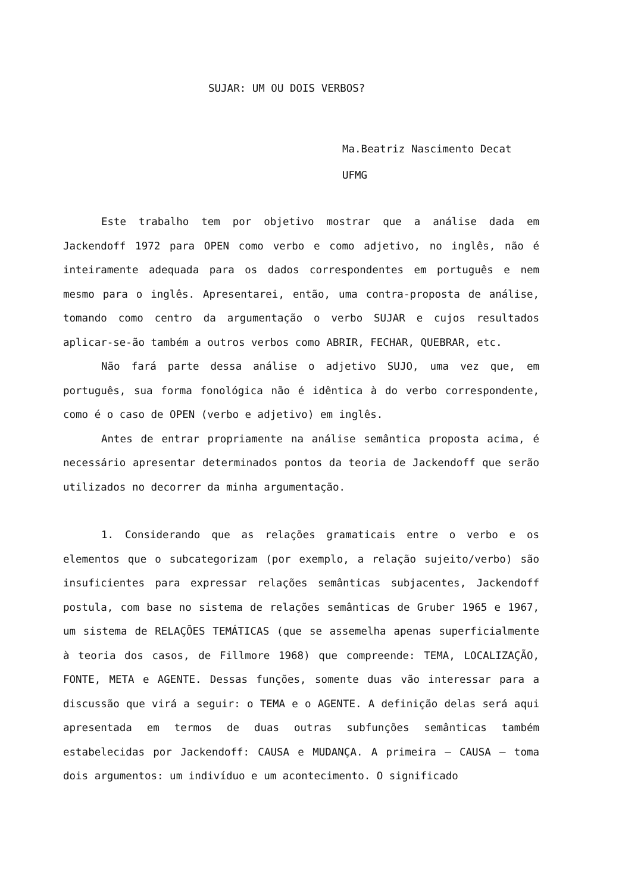SUJAR: UM OU DOIS VERBOS?
Ma.Beatriz Nascimento Decat
UFMG
Este trabalho tem por objetivo mostrar que a análise dada em Jackendoff 1972 para OPEN como verbo e como adjetivo, no inglês, não é inteiramente adequada para os dados correspondentes em português e nem mesmo para o inglês. Apresentarei, então, uma contra-proposta de análise, tomando como centro da argumentação o verbo SUJAR e cujos resultados aplicar-se-ão também a outros verbos como ABRIR, FECHAR, QUEBRAR, etc.
Não fará parte dessa análise o adjetivo SUJO, uma vez que, em português, sua forma fonológica não é idêntica à do verbo correspondente, como é o caso de OPEN (verbo e adjetivo) em inglês.
Antes de entrar propriamente na análise semântica proposta acima, é necessário apresentar determinados pontos da teoria de Jackendoff que serão utilizados no decorrer da minha argumentação.
1. Considerando que as relações gramaticais entre o verbo e os elementos que o subcategorizam (por exemplo, a relação sujeito/verbo) são insuficientes para expressar relações semânticas subjacentes, Jackendoff postula, com base no sistema de relações semânticas de Gruber 1965 e 1967, um sistema de RELAÇÕES TEMÁTICAS (que se assemelha apenas superficialmente à teoria dos casos, de Fillmore 1968) que compreende: TEMA, LOCALIZAÇÃO, FONTE, META e AGENTE. Dessas funções, somente duas vão interessar para a discussão que virá a seguir: o TEMA e o AGENTE. A definição delas será aqui apresentada em termos de duas outras subfunções semânticas também estabelecidas por Jackendoff: CAUSA e MUDANÇA. A primeira — CAUSA — toma dois argumentos: um indivíduo e um acontecimento. O significado